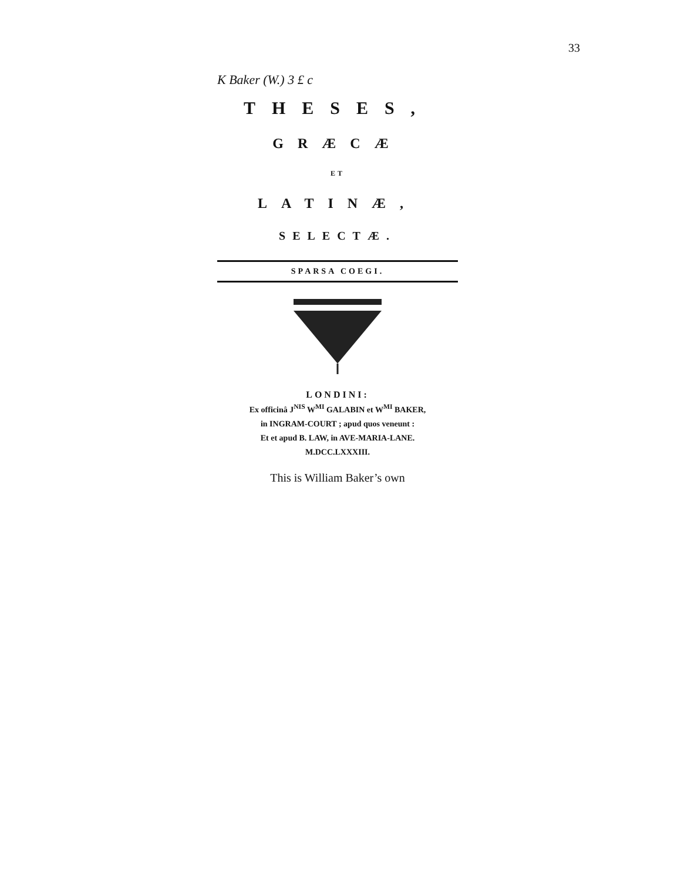33
K Baker (W.) 3 £ c
THESES,
GRÆCÆ
ET
LATINÆ,
SELECTÆ.
SPARSA COEGI.
LONDINI:
Ex officinâ J<sup>NIS</sup> W<sup>MI</sup> GALABIN et W<sup>MI</sup> BAKER,
in INGRAM-COURT ; apud quos veneunt :
Et et apud B. LAW, in AVE-MARIA-LANE.
M.DCC.LXXXIII.
This is William Baker’s own